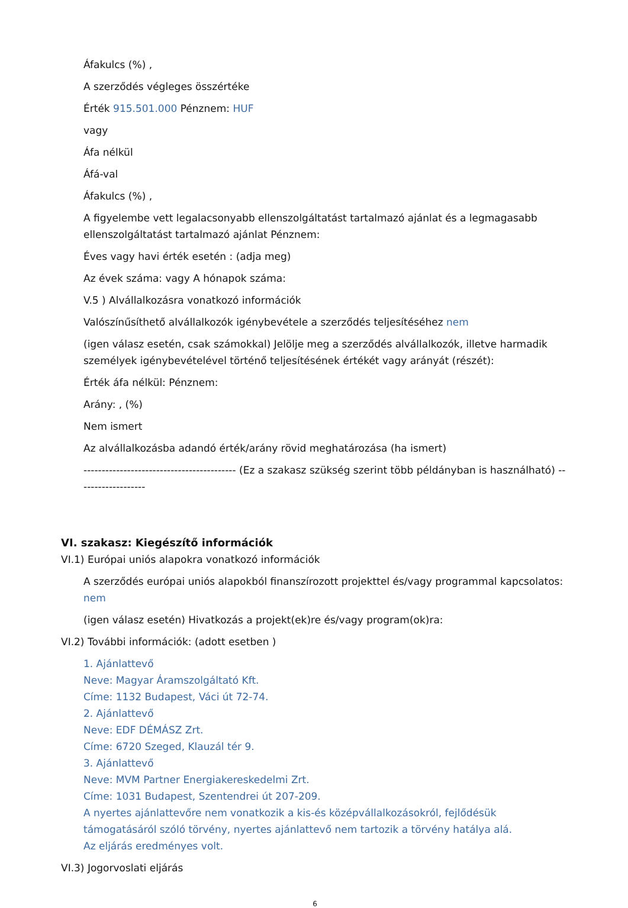Áfakulcs (%) ,
A szerződés végleges összértéke
Érték 915.501.000 Pénznem: HUF
vagy
Áfa nélkül
Áfá-val
Áfakulcs (%) ,
A figyelembe vett legalacsonyabb ellenszolgáltatást tartalmazó ajánlat és a legmagasabb ellenszolgáltatást tartalmazó ajánlat Pénznem:
Éves vagy havi érték esetén : (adja meg)
Az évek száma: vagy A hónapok száma:
V.5 ) Alvállalkozásra vonatkozó információk
Valószínűsíthető alvállalkozók igénybevétele a szerződés teljesítéséhez nem
(igen válasz esetén, csak számokkal) Jelölje meg a szerződés alvállalkozók, illetve harmadik személyek igénybevételével történő teljesítésének értékét vagy arányát (részét):
Érték áfa nélkül: Pénznem:
Arány: , (%)
Nem ismert
Az alvállalkozásba adandó érték/arány rövid meghatározása (ha ismert)
------------------------------------------ (Ez a szakasz szükség szerint több példányban is használható) -------------------
VI. szakasz: Kiegészítő információk
VI.1) Európai uniós alapokra vonatkozó információk
A szerződés európai uniós alapokból finanszírozott projekttel és/vagy programmal kapcsolatos: nem
(igen válasz esetén) Hivatkozás a projekt(ek)re és/vagy program(ok)ra:
VI.2) További információk: (adott esetben )
1. Ajánlattevő
Neve: Magyar Áramszolgáltató Kft.
Címe: 1132 Budapest, Váci út 72-74.
2. Ajánlattevő
Neve: EDF DÉMÁSZ Zrt.
Címe: 6720 Szeged, Klauzál tér 9.
3. Ajánlattevő
Neve: MVM Partner Energiakereskedelmi Zrt.
Címe: 1031 Budapest, Szentendrei út 207-209.
A nyertes ajánlattevőre nem vonatkozik a kis-és középvállalkozásokról, fejlődésük támogatásáról szóló törvény, nyertes ajánlattevő nem tartozik a törvény hatálya alá.
Az eljárás eredményes volt.
VI.3) Jogorvoslati eljárás
6